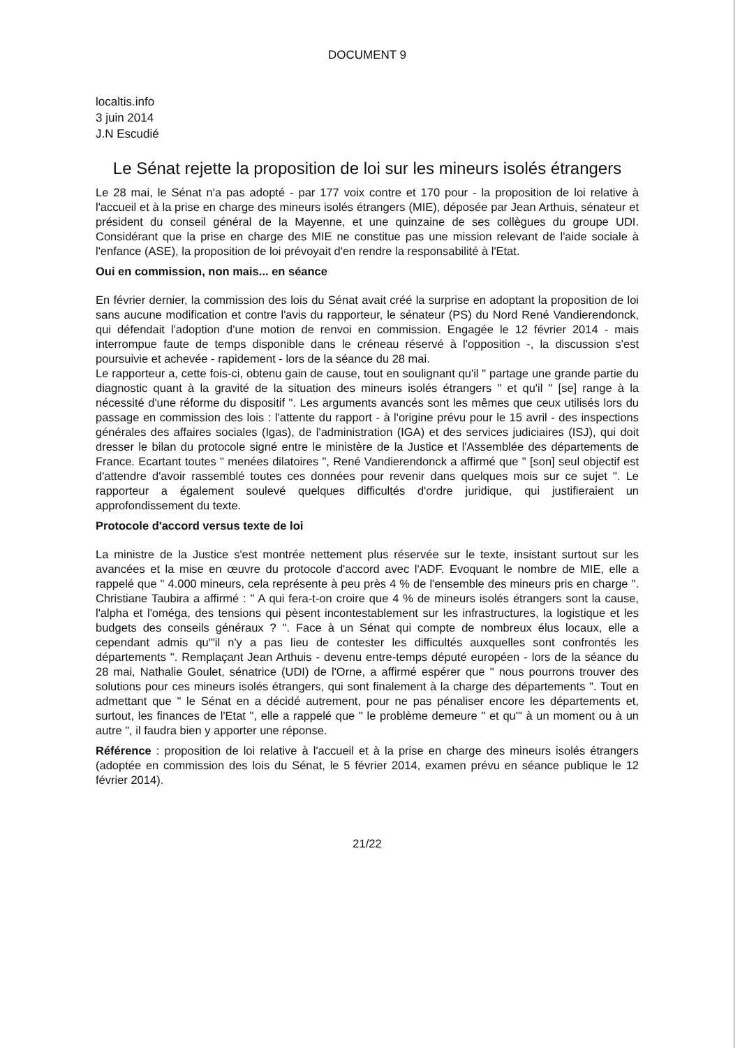DOCUMENT 9
localtis.info
3 juin 2014
J.N Escudié
Le Sénat rejette la proposition de loi sur les mineurs isolés étrangers
Le 28 mai, le Sénat n'a pas adopté - par 177 voix contre et 170 pour - la proposition de loi relative à l'accueil et à la prise en charge des mineurs isolés étrangers (MIE), déposée par Jean Arthuis, sénateur et président du conseil général de la Mayenne, et une quinzaine de ses collègues du groupe UDI. Considérant que la prise en charge des MIE ne constitue pas une mission relevant de l'aide sociale à l'enfance (ASE), la proposition de loi prévoyait d'en rendre la responsabilité à l'Etat.
Oui en commission, non mais... en séance
En février dernier, la commission des lois du Sénat avait créé la surprise en adoptant la proposition de loi sans aucune modification et contre l'avis du rapporteur, le sénateur (PS) du Nord René Vandierendonck, qui défendait l'adoption d'une motion de renvoi en commission. Engagée le 12 février 2014 - mais interrompue faute de temps disponible dans le créneau réservé à l'opposition -, la discussion s'est poursuivie et achevée - rapidement - lors de la séance du 28 mai.
Le rapporteur a, cette fois-ci, obtenu gain de cause, tout en soulignant qu'il " partage une grande partie du diagnostic quant à la gravité de la situation des mineurs isolés étrangers " et qu'il " [se] range à la nécessité d'une réforme du dispositif ". Les arguments avancés sont les mêmes que ceux utilisés lors du passage en commission des lois : l'attente du rapport - à l'origine prévu pour le 15 avril - des inspections générales des affaires sociales (Igas), de l'administration (IGA) et des services judiciaires (ISJ), qui doit dresser le bilan du protocole signé entre le ministère de la Justice et l'Assemblée des départements de France. Ecartant toutes " menées dilatoires ", René Vandierendonck a affirmé que " [son] seul objectif est d'attendre d'avoir rassemblé toutes ces données pour revenir dans quelques mois sur ce sujet ". Le rapporteur a également soulevé quelques difficultés d'ordre juridique, qui justifieraient un approfondissement du texte.
Protocole d'accord versus texte de loi
La ministre de la Justice s'est montrée nettement plus réservée sur le texte, insistant surtout sur les avancées et la mise en œuvre du protocole d'accord avec l'ADF. Evoquant le nombre de MIE, elle a rappelé que " 4.000 mineurs, cela représente à peu près 4 % de l'ensemble des mineurs pris en charge ". Christiane Taubira a affirmé : " A qui fera-t-on croire que 4 % de mineurs isolés étrangers sont la cause, l'alpha et l'oméga, des tensions qui pèsent incontestablement sur les infrastructures, la logistique et les budgets des conseils généraux ? ". Face à un Sénat qui compte de nombreux élus locaux, elle a cependant admis qu'"il n'y a pas lieu de contester les difficultés auxquelles sont confrontés les départements ". Remplaçant Jean Arthuis - devenu entre-temps député européen - lors de la séance du 28 mai, Nathalie Goulet, sénatrice (UDI) de l'Orne, a affirmé espérer que " nous pourrons trouver des solutions pour ces mineurs isolés étrangers, qui sont finalement à la charge des départements ". Tout en admettant que " le Sénat en a décidé autrement, pour ne pas pénaliser encore les départements et, surtout, les finances de l'Etat ", elle a rappelé que " le problème demeure " et qu'" à un moment ou à un autre ", il faudra bien y apporter une réponse.
Référence : proposition de loi relative à l'accueil et à la prise en charge des mineurs isolés étrangers (adoptée en commission des lois du Sénat, le 5 février 2014, examen prévu en séance publique le 12 février 2014).
21/22